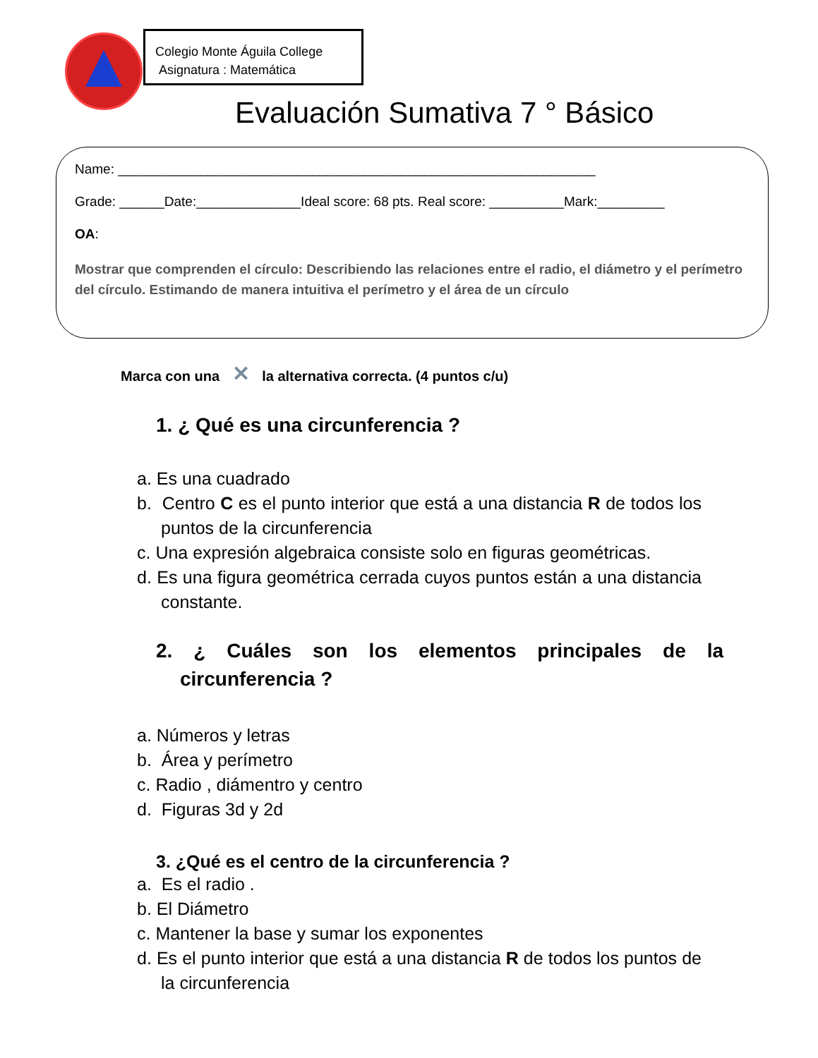Colegio Monte Águila College
Asignatura : Matemática
Evaluación Sumativa 7 ° Básico
Name: ________________________________________________________________
Grade: ______Date:______________Ideal score: 68 pts. Real score: __________Mark:_________
OA:
Mostrar que comprenden el círculo: Describiendo las relaciones entre el radio, el diámetro y el perímetro del círculo. Estimando de manera intuitiva el perímetro y el área de un círculo
Marca con una ✕ la alternativa correcta. (4 puntos c/u)
1. ¿ Qué es una circunferencia ?
a. Es una cuadrado
b. Centro C es el punto interior que está a una distancia R de todos los puntos de la circunferencia
c. Una expresión algebraica consiste solo en figuras geométricas.
d. Es una figura geométrica cerrada cuyos puntos están a una distancia constante.
2. ¿ Cuáles son los elementos principales de la circunferencia ?
a. Números y letras
b. Área y perímetro
c. Radio , diámentro y centro
d. Figuras 3d y 2d
3. ¿Qué es el centro de la circunferencia ?
a. Es el radio .
b. El Diámetro
c. Mantener la base y sumar los exponentes
d. Es el punto interior que está a una distancia R de todos los puntos de la circunferencia